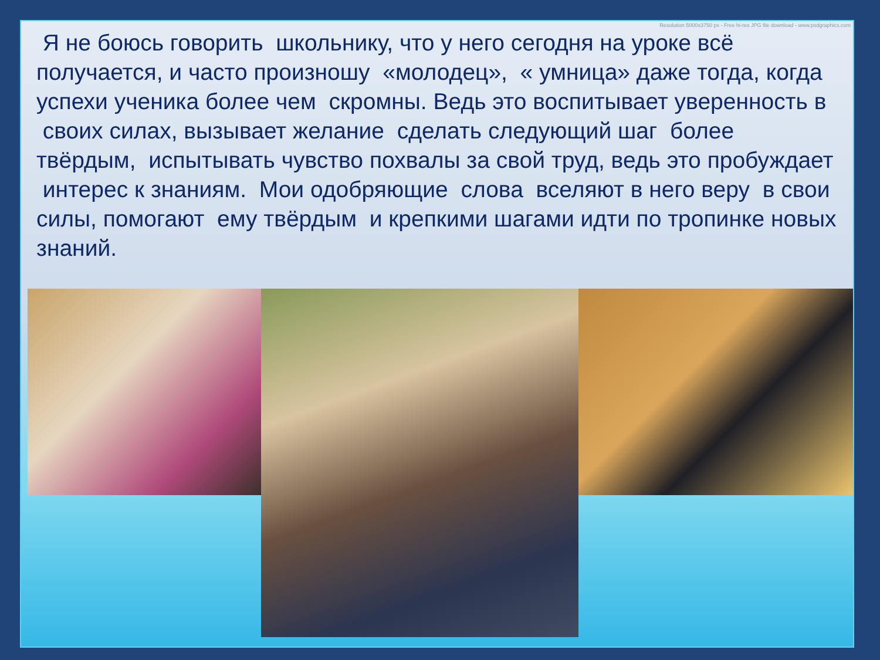Resolution 5000x3750 px - Free hi-res JPG file download - www.psdgraphics.com
Я не боюсь говорить школьнику, что у него сегодня на уроке всё получается, и часто произношу «молодец», « умница» даже тогда, когда успехи ученика более чем скромны. Ведь это воспитывает уверенность в своих силах, вызывает желание сделать следующий шаг более твёрдым, испытывать чувство похвалы за свой труд, ведь это пробуждает интерес к знаниям. Мои одобряющие слова вселяют в него веру в свои силы, помогают ему твёрдым и крепкими шагами идти по тропинке новых знаний.